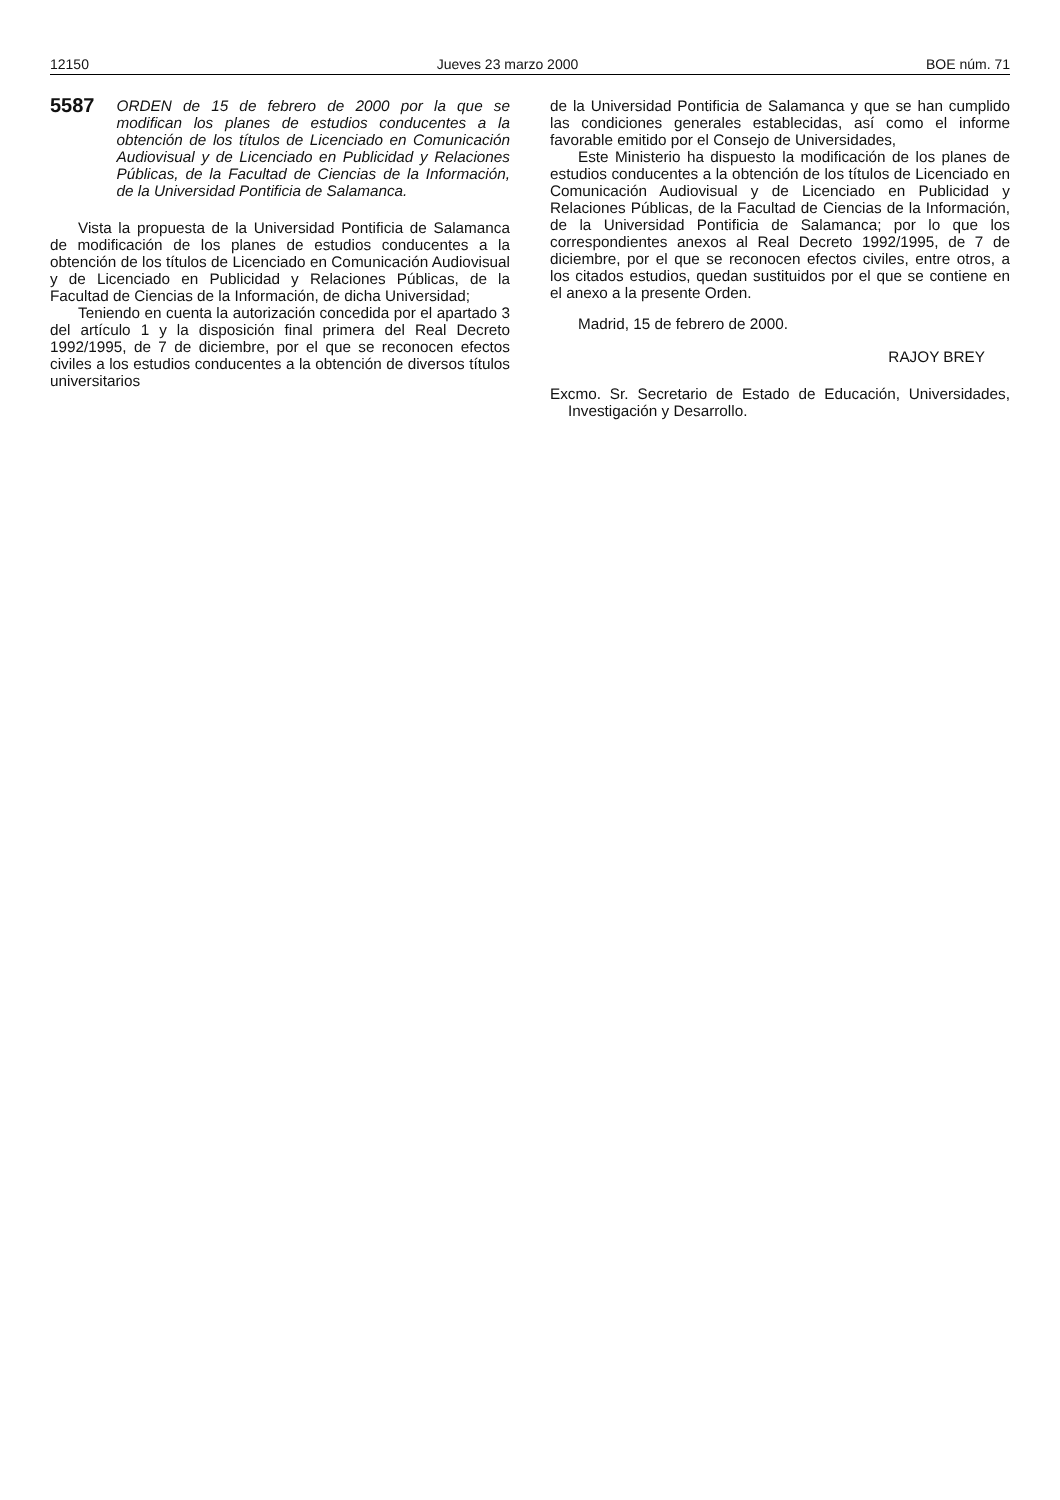12150 Jueves 23 marzo 2000 BOE núm. 71
5587 ORDEN de 15 de febrero de 2000 por la que se modifican los planes de estudios conducentes a la obtención de los títulos de Licenciado en Comunicación Audiovisual y de Licenciado en Publicidad y Relaciones Públicas, de la Facultad de Ciencias de la Información, de la Universidad Pontificia de Salamanca.
Vista la propuesta de la Universidad Pontificia de Salamanca de modificación de los planes de estudios conducentes a la obtención de los títulos de Licenciado en Comunicación Audiovisual y de Licenciado en Publicidad y Relaciones Públicas, de la Facultad de Ciencias de la Información, de dicha Universidad;
Teniendo en cuenta la autorización concedida por el apartado 3 del artículo 1 y la disposición final primera del Real Decreto 1992/1995, de 7 de diciembre, por el que se reconocen efectos civiles a los estudios conducentes a la obtención de diversos títulos universitarios
de la Universidad Pontificia de Salamanca y que se han cumplido las condiciones generales establecidas, así como el informe favorable emitido por el Consejo de Universidades,
Este Ministerio ha dispuesto la modificación de los planes de estudios conducentes a la obtención de los títulos de Licenciado en Comunicación Audiovisual y de Licenciado en Publicidad y Relaciones Públicas, de la Facultad de Ciencias de la Información, de la Universidad Pontificia de Salamanca; por lo que los correspondientes anexos al Real Decreto 1992/1995, de 7 de diciembre, por el que se reconocen efectos civiles, entre otros, a los citados estudios, quedan sustituidos por el que se contiene en el anexo a la presente Orden.
Madrid, 15 de febrero de 2000.
RAJOY BREY
Excmo. Sr. Secretario de Estado de Educación, Universidades, Investigación y Desarrollo.